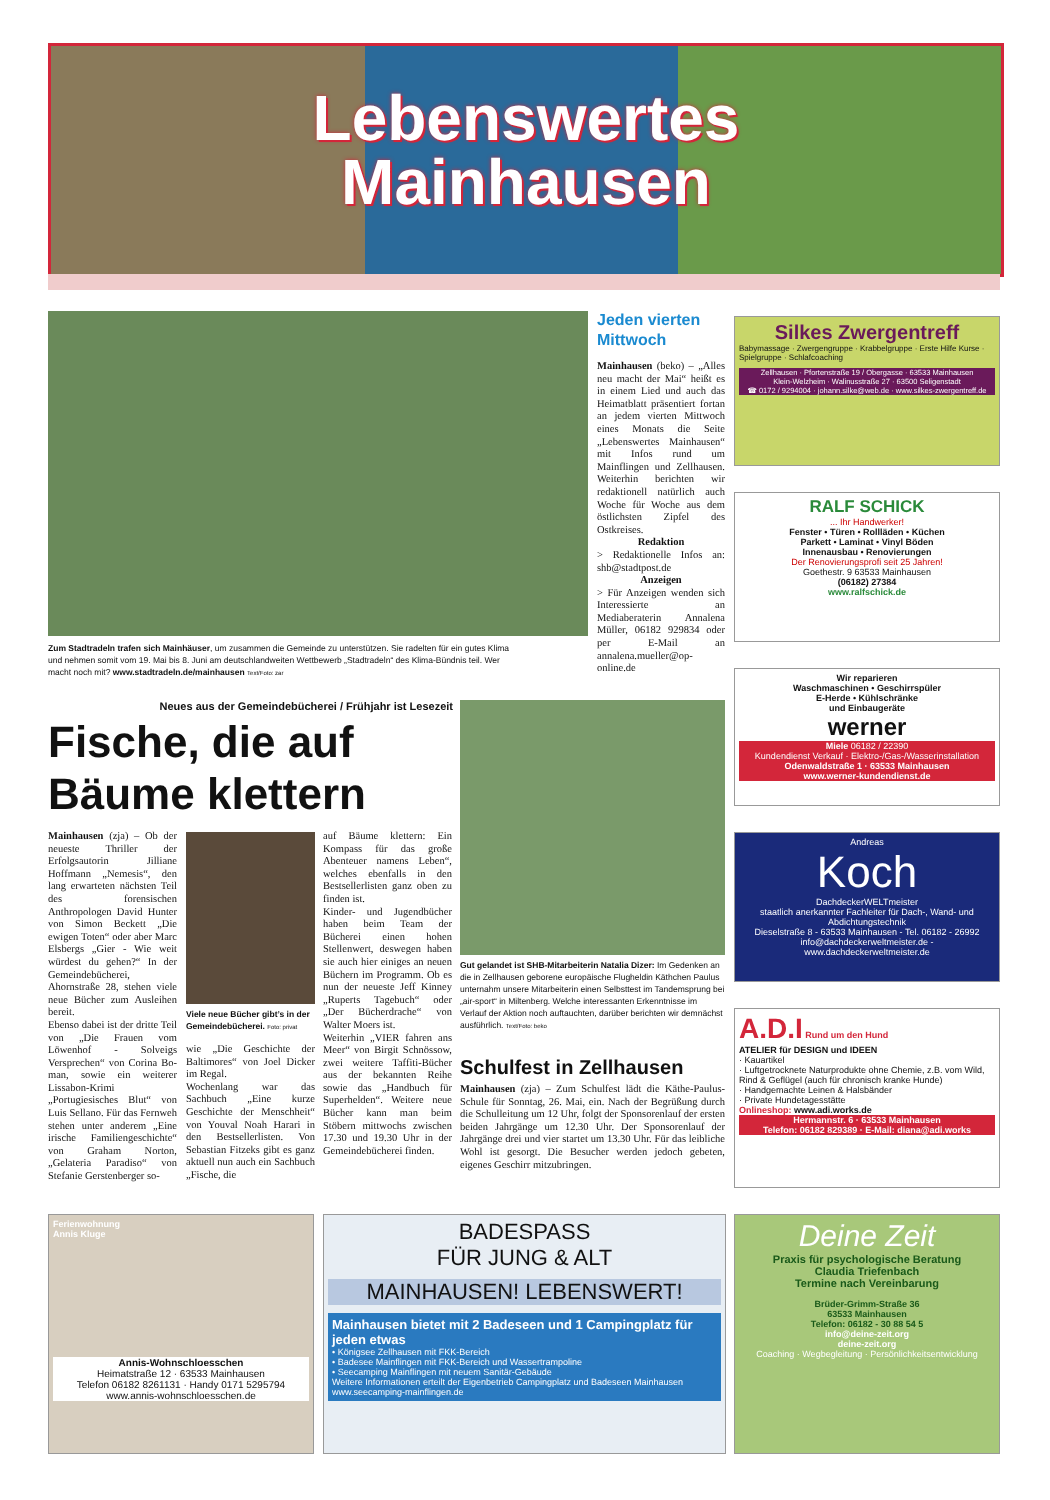Lebenswertes
Mainhausen
Zum Stadtradeln trafen sich Mainhäuser, um zusammen die Gemeinde zu unterstützen. Sie radelten für ein gutes Klima und nehmen somit vom 19. Mai bis 8. Juni am deutschlandweiten Wettbewerb „Stadtradeln“ des Klima-Bündnis teil. Wer macht noch mit? www.stadtradeln.de/mainhausen Text/Foto: zar
Jeden vierten Mittwoch
Mainhausen (beko) – „Alles neu macht der Mai“ heißt es in einem Lied und auch das Heimatblatt präsentiert fortan an jedem vierten Mittwoch eines Monats die Seite „Lebenswertes Mainhausen“ mit Infos rund um Mainflingen und Zellhausen. Weiterhin berichten wir redaktionell natürlich auch Woche für Woche aus dem östlichsten Zipfel des Ostkreises.
Redaktion
> Redaktionelle Infos an: shb@stadtpost.de
Anzeigen
> Für Anzeigen wenden sich Interessierte an Mediaberaterin Annalena Müller, 06182 929834 oder per E-Mail an annalena.mueller@op-online.de
Neues aus der Gemeindebücherei / Frühjahr ist Lesezeit
Fische, die auf Bäume klettern
Mainhausen (zja) – Ob der neueste Thriller der Erfolgsautorin Jilliane Hoffmann „Nemesis“, den lang erwarteten nächsten Teil des forensischen Anthropologen David Hunter von Simon Beckett „Die ewigen Toten“ oder aber Marc Elsbergs „Gier - Wie weit würdest du gehen?“ In der Gemeindebücherei, Ahornstraße 28, stehen viele neue Bücher zum Ausleihen bereit.
Ebenso dabei ist der dritte Teil von „Die Frauen vom Löwenhof - Solveigs Versprechen“ von Corina Bo-man, sowie ein weiterer Lissabon-Krimi „Portugiesisches Blut“ von Luis Sellano. Für das Fernweh stehen unter anderem „Eine irische Familiengeschichte“ von Graham Norton, „Gelateria Paradiso“ von Stefanie Gerstenberger so-
Viele neue Bücher gibt’s in der Gemeindebücherei. Foto: privat
wie „Die Geschichte der Baltimores“ von Joel Dicker im Regal.
Wochenlang war das Sachbuch „Eine kurze Geschichte der Menschheit“ von Youval Noah Harari in den Bestsellerlisten. Von Sebastian Fitzeks gibt es ganz aktuell nun auch ein Sachbuch „Fische, die
auf Bäume klettern: Ein Kompass für das große Abenteuer namens Leben“, welches ebenfalls in den Bestsellerlisten ganz oben zu finden ist.
Kinder- und Jugendbücher haben beim Team der Bücherei einen hohen Stellenwert, deswegen haben sie auch hier einiges an neuen Büchern im Programm. Ob es nun der neueste Jeff Kinney „Ruperts Tagebuch“ oder „Der Bücherdrache“ von Walter Moers ist.
Weiterhin „VIER fahren ans Meer“ von Birgit Schnössow, zwei weitere Taffiti-Bücher aus der bekannten Reihe sowie das „Handbuch für Superhelden“. Weitere neue Bücher kann man beim Stöbern mittwochs zwischen 17.30 und 19.30 Uhr in der Gemeindebücherei finden.
Gut gelandet ist SHB-Mitarbeiterin Natalia Dizer: Im Gedenken an die in Zellhausen geborene europäische Flugheldin Käthchen Paulus unternahm unsere Mitarbeiterin einen Selbsttest im Tandemsprung bei „air-sport“ in Miltenberg. Welche interessanten Erkenntnisse im Verlauf der Aktion noch auftauchten, darüber berichten wir demnächst ausführlich. Text/Foto: beko
Schulfest in Zellhausen
Mainhausen (zja) – Zum Schulfest lädt die Käthe-Paulus-Schule für Sonntag, 26. Mai, ein. Nach der Begrüßung durch die Schulleitung um 12 Uhr, folgt der Sponsorenlauf der ersten beiden Jahrgänge um 12.30 Uhr. Der Sponsorenlauf der Jahrgänge drei und vier startet um 13.30 Uhr. Für das leibliche Wohl ist gesorgt. Die Besucher werden jedoch gebeten, eigenes Geschirr mitzubringen.
Silkes Zwergentreff
Babymassage · Zwergengruppe · Krabbelgruppe · Erste Hilfe Kurse · Spielgruppe · Schlafcoaching
Zellhausen · Pfortenstraße 19 / Obergasse · 63533 Mainhausen
Klein-Welzheim · Walinusstraße 27 · 63500 Seligenstadt
☎ 0172 / 9294004 · johann.silke@web.de · www.silkes-zwergentreff.de
RALF SCHICK
... Ihr Handwerker!
Fenster • Türen • Rollläden • Küchen
Parkett • Laminat • Vinyl Böden
Innenausbau • Renovierungen
Der Renovierungsprofi seit 25 Jahren!
Goethestr. 9 63533 Mainhausen
(06182) 27384
www.ralfschick.de
Wir reparieren
Waschmaschinen • Geschirrspüler
E-Herde • Kühlschränke
und Einbaugeräte
werner
Miele 06182 / 22390
Kundendienst Verkauf · Elektro-/Gas-/Wasserinstallation
Odenwaldstraße 1 · 63533 Mainhausen
www.werner-kundendienst.de
Andreas
Koch
DachdeckerWELTmeister
staatlich anerkannter Fachleiter für Dach-, Wand- und Abdichtungstechnik
Dieselstraße 8 - 63533 Mainhausen - Tel. 06182 - 26992
info@dachdeckerweltmeister.de - www.dachdeckerweltmeister.de
A.D.I Rund um den Hund
ATELIER für DESIGN und IDEEN
· Kauartikel
· Luftgetrocknete Naturprodukte ohne Chemie, z.B. vom Wild, Rind & Geflügel (auch für chronisch kranke Hunde)
· Handgemachte Leinen & Halsbänder
· Private Hundetagesstätte
Onlineshop: www.adi.works.de
Hermannstr. 6 · 63533 Mainhausen
Telefon: 06182 829389 · E-Mail: diana@adi.works
Ferienwohnung
Annis Kluge
Annis-Wohnschloesschen
Heimatstraße 12 · 63533 Mainhausen
Telefon 06182 8261131 · Handy 0171 5295794
www.annis-wohnschloesschen.de
BADESPASS
FÜR JUNG & ALT
MAINHAUSEN! LEBENSWERT!
Mainhausen bietet mit 2 Badeseen und 1 Campingplatz für jeden etwas
• Königsee Zellhausen mit FKK-Bereich
• Badesee Mainflingen mit FKK-Bereich und Wassertrampoline
• Seecamping Mainflingen mit neuem Sanitär-Gebäude
Weitere Informationen erteilt der Eigenbetrieb Campingplatz und Badeseen Mainhausen
www.seecamping-mainflingen.de
Deine Zeit
Praxis für psychologische Beratung
Claudia Triefenbach
Termine nach Vereinbarung
Brüder-Grimm-Straße 36
63533 Mainhausen
Telefon: 06182 - 30 88 54 5
info@deine-zeit.org
deine-zeit.org
Coaching · Wegbegleitung · Persönlichkeitsentwicklung